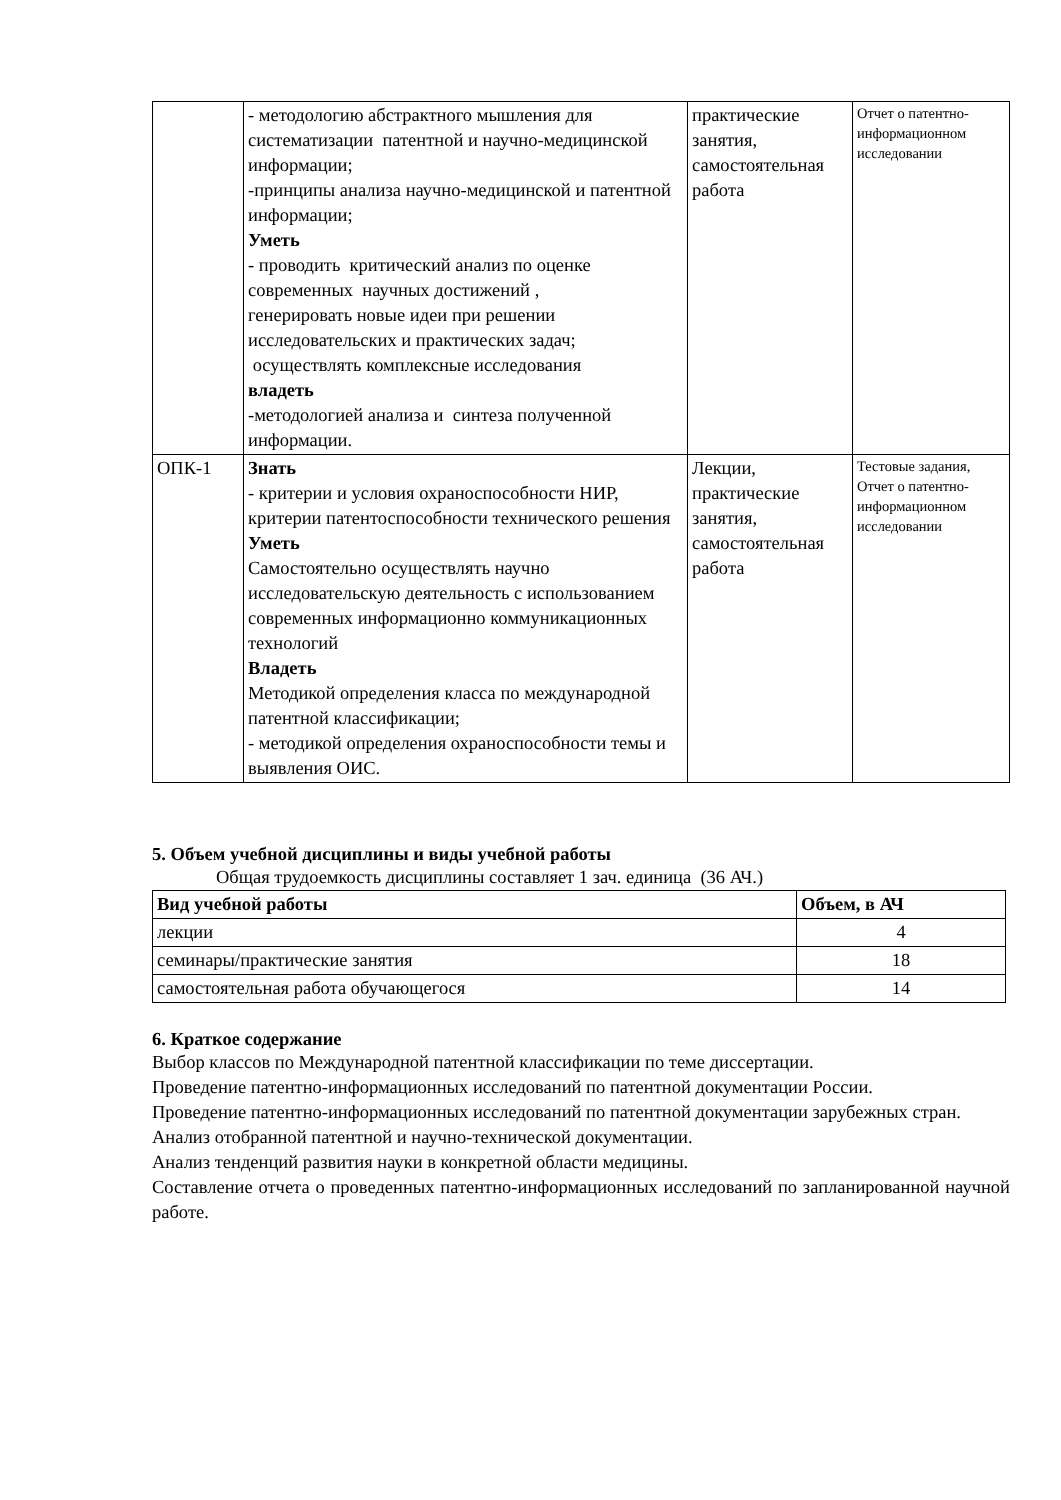| | - методологию абстрактного мышления для систематизации патентной и научно-медицинской информации; -принципы анализа научно-медицинской и патентной информации; Уметь - проводить критический анализ по оценке современных научных достижений , генерировать новые идеи при решении исследовательских и практических задач; осуществлять комплексные исследования владеть -методологией анализа и синтеза полученной информации. | практические занятия, самостоятельная работа | Отчет о патентно-информационном исследовании |
| ОПК-1 | Знать - критерии и условия охраноспособности НИР, критерии патентоспособности технического решения Уметь Самостоятельно осуществлять научно исследовательскую деятельность с использованием современных информационно коммуникационных технологий Владеть Методикой определения класса по международной патентной классификации; - методикой определения охраноспособности темы и выявления ОИС. | Лекции, практические занятия, самостоятельная работа | Тестовые задания, Отчет о патентно-информационном исследовании |
5. Объем учебной дисциплины и виды учебной работы
Общая трудоемкость дисциплины составляет 1 зач. единица (36 АЧ.)
| Вид учебной работы | Объем, в АЧ |
| --- | --- |
| лекции | 4 |
| семинары/практические занятия | 18 |
| самостоятельная работа обучающегося | 14 |
6. Краткое содержание
Выбор классов по Международной патентной классификации по теме диссертации.
Проведение патентно-информационных исследований по патентной документации России.
Проведение патентно-информационных исследований по патентной документации зарубежных стран.
Анализ отобранной патентной и научно-технической документации.
Анализ тенденций развития науки в конкретной области медицины.
Составление отчета о проведенных патентно-информационных исследований по запланированной научной работе.